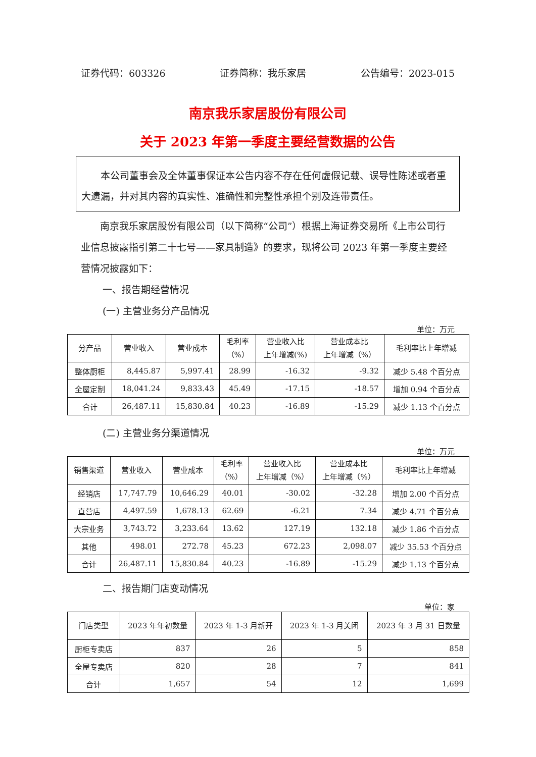证券代码：603326 证券简称：我乐家居 公告编号：2023-015
南京我乐家居股份有限公司
关于 2023 年第一季度主要经营数据的公告
本公司董事会及全体董事保证本公告内容不存在任何虚假记载、误导性陈述或者重大遗漏，并对其内容的真实性、准确性和完整性承担个别及连带责任。
南京我乐家居股份有限公司（以下简称“公司”）根据上海证券交易所《上市公司行业信息披露指引第二十七号——家具制造》的要求，现将公司 2023 年第一季度主要经营情况披露如下：
一、报告期经营情况
(一) 主营业务分产品情况
单位：万元
| 分产品 | 营业收入 | 营业成本 | 毛利率 （%） | 营业收入比 上年增减(%) | 营业成本比 上年增减（%） | 毛利率比上年增减 |
| --- | --- | --- | --- | --- | --- | --- |
| 整体厨柜 | 8,445.87 | 5,997.41 | 28.99 | -16.32 | -9.32 | 减少 5.48 个百分点 |
| 全屋定制 | 18,041.24 | 9,833.43 | 45.49 | -17.15 | -18.57 | 增加 0.94 个百分点 |
| 合计 | 26,487.11 | 15,830.84 | 40.23 | -16.89 | -15.29 | 减少 1.13 个百分点 |
(二) 主营业务分渠道情况
单位：万元
| 销售渠道 | 营业收入 | 营业成本 | 毛利率 （%） | 营业收入比 上年增减（%） | 营业成本比 上年增减（%） | 毛利率比上年增减 |
| --- | --- | --- | --- | --- | --- | --- |
| 经销店 | 17,747.79 | 10,646.29 | 40.01 | -30.02 | -32.28 | 增加 2.00 个百分点 |
| 直营店 | 4,497.59 | 1,678.13 | 62.69 | -6.21 | 7.34 | 减少 4.71 个百分点 |
| 大宗业务 | 3,743.72 | 3,233.64 | 13.62 | 127.19 | 132.18 | 减少 1.86 个百分点 |
| 其他 | 498.01 | 272.78 | 45.23 | 672.23 | 2,098.07 | 减少 35.53 个百分点 |
| 合计 | 26,487.11 | 15,830.84 | 40.23 | -16.89 | -15.29 | 减少 1.13 个百分点 |
二、报告期门店变动情况
单位：家
| 门店类型 | 2023 年年初数量 | 2023 年 1-3 月新开 | 2023 年 1-3 月关闭 | 2023 年 3 月 31 日数量 |
| --- | --- | --- | --- | --- |
| 厨柜专卖店 | 837 | 26 | 5 | 858 |
| 全屋专卖店 | 820 | 28 | 7 | 841 |
| 合计 | 1,657 | 54 | 12 | 1,699 |